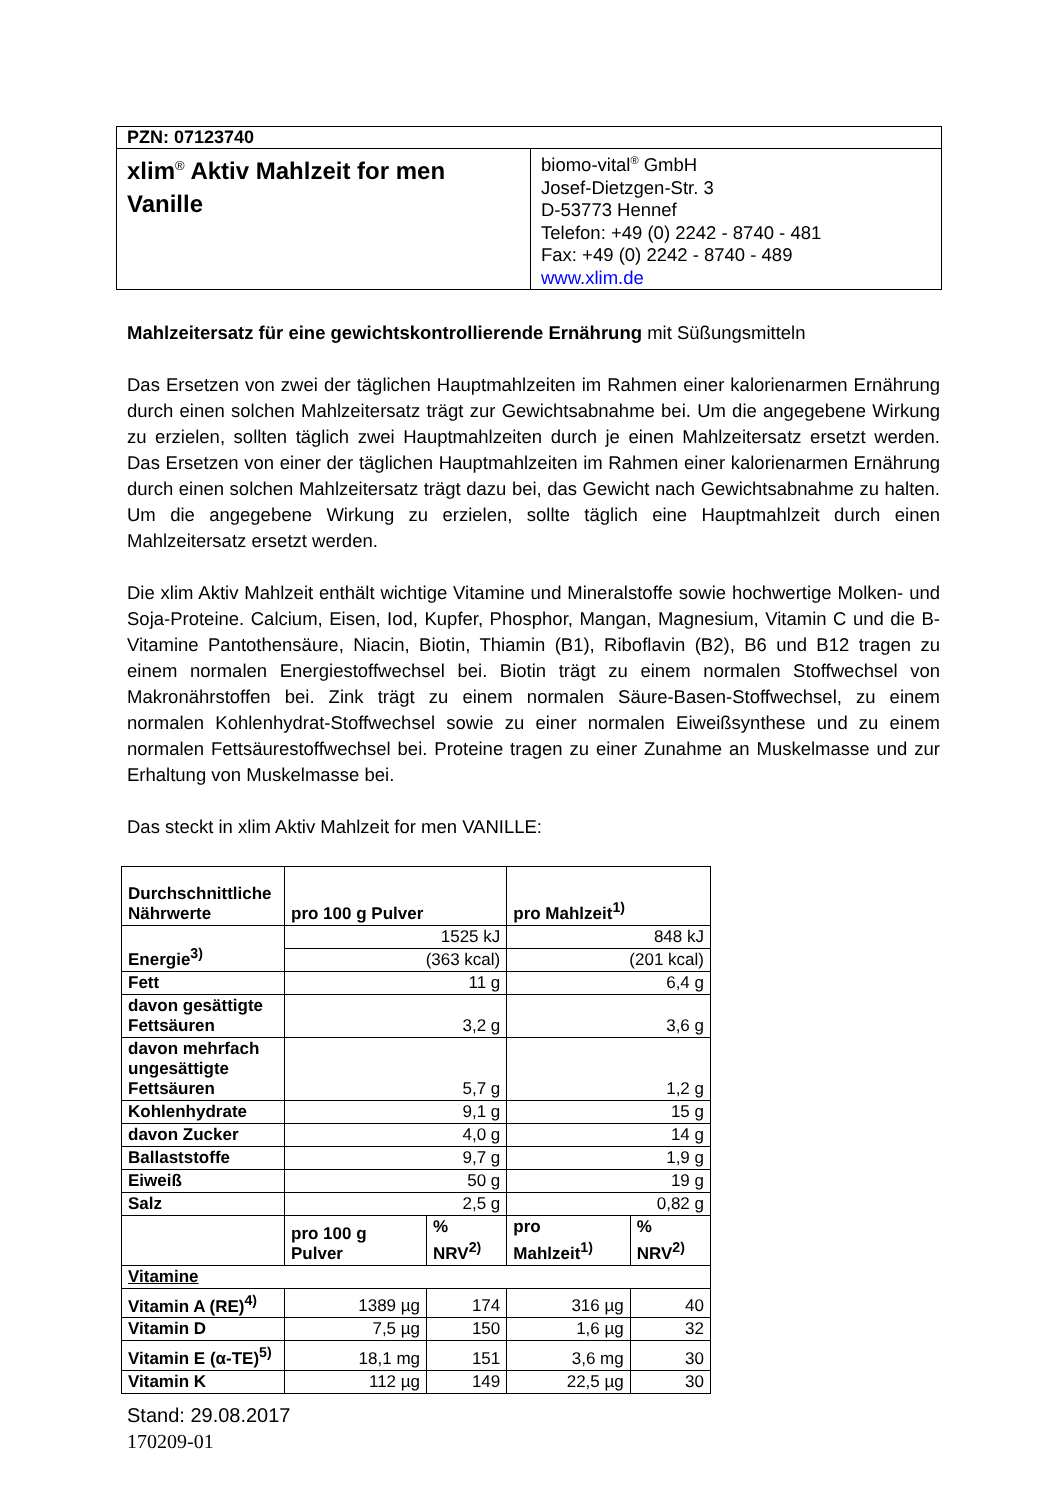| PZN: 07123740 | |
| xlim<sup>®</sup> Aktiv Mahlzeit for men Vanille | biomo-vital<sup>®</sup> GmbH Josef-Dietzgen-Str. 3 D-53773 Hennef Telefon: +49 (0) 2242 - 8740 - 481 Fax: +49 (0) 2242 - 8740 - 489 www.xlim.de |
Mahlzeitersatz für eine gewichtskontrollierende Ernährung mit Süßungsmitteln
Das Ersetzen von zwei der täglichen Hauptmahlzeiten im Rahmen einer kalorienarmen Ernährung durch einen solchen Mahlzeitersatz trägt zur Gewichtsabnahme bei. Um die angegebene Wirkung zu erzielen, sollten täglich zwei Hauptmahlzeiten durch je einen Mahlzeitersatz ersetzt werden. Das Ersetzen von einer der täglichen Hauptmahlzeiten im Rahmen einer kalorienarmen Ernährung durch einen solchen Mahlzeitersatz trägt dazu bei, das Gewicht nach Gewichtsabnahme zu halten. Um die angegebene Wirkung zu erzielen, sollte täglich eine Hauptmahlzeit durch einen Mahlzeitersatz ersetzt werden.
Die xlim Aktiv Mahlzeit enthält wichtige Vitamine und Mineralstoffe sowie hochwertige Molken- und Soja-Proteine. Calcium, Eisen, Iod, Kupfer, Phosphor, Mangan, Magnesium, Vitamin C und die B-Vitamine Pantothensäure, Niacin, Biotin, Thiamin (B1), Riboflavin (B2), B6 und B12 tragen zu einem normalen Energiestoffwechsel bei. Biotin trägt zu einem normalen Stoffwechsel von Makronährstoffen bei. Zink trägt zu einem normalen Säure-Basen-Stoffwechsel, zu einem normalen Kohlenhydrat-Stoffwechsel sowie zu einer normalen Eiweißsynthese und zu einem normalen Fettsäurestoffwechsel bei. Proteine tragen zu einer Zunahme an Muskelmasse und zur Erhaltung von Muskelmasse bei.
Das steckt in xlim Aktiv Mahlzeit for men VANILLE:
| Durchschnittliche Nährwerte | pro 100 g Pulver | | pro Mahlzeit<sup>1)</sup> | |
| --- | --- | --- | --- | --- |
| Energie<sup>3)</sup> | 1525 kJ | | 848 kJ | |
| | (363 kcal) | | (201 kcal) | |
| Fett | 11 g | | 6,4 g | |
| davon gesättigte Fettsäuren | 3,2 g | | 3,6 g | |
| davon mehrfach ungesättigte Fettsäuren | 5,7 g | | 1,2 g | |
| Kohlenhydrate | 9,1 g | | 15 g | |
| davon Zucker | 4,0 g | | 14 g | |
| Ballaststoffe | 9,7 g | | 1,9 g | |
| Eiweiß | 50 g | | 19 g | |
| Salz | 2,5 g | | 0,82 g | |
| | pro 100 g Pulver | % NRV<sup>2)</sup> | pro Mahlzeit<sup>1)</sup> | % NRV<sup>2)</sup> |
| Vitamine | | | | |
| Vitamin A (RE)<sup>4)</sup> | 1389 µg | 174 | 316 µg | 40 |
| Vitamin D | 7,5 µg | 150 | 1,6 µg | 32 |
| Vitamin E (α-TE)<sup>5)</sup> | 18,1 mg | 151 | 3,6 mg | 30 |
| Vitamin K | 112 µg | 149 | 22,5 µg | 30 |
Stand: 29.08.2017
170209-01